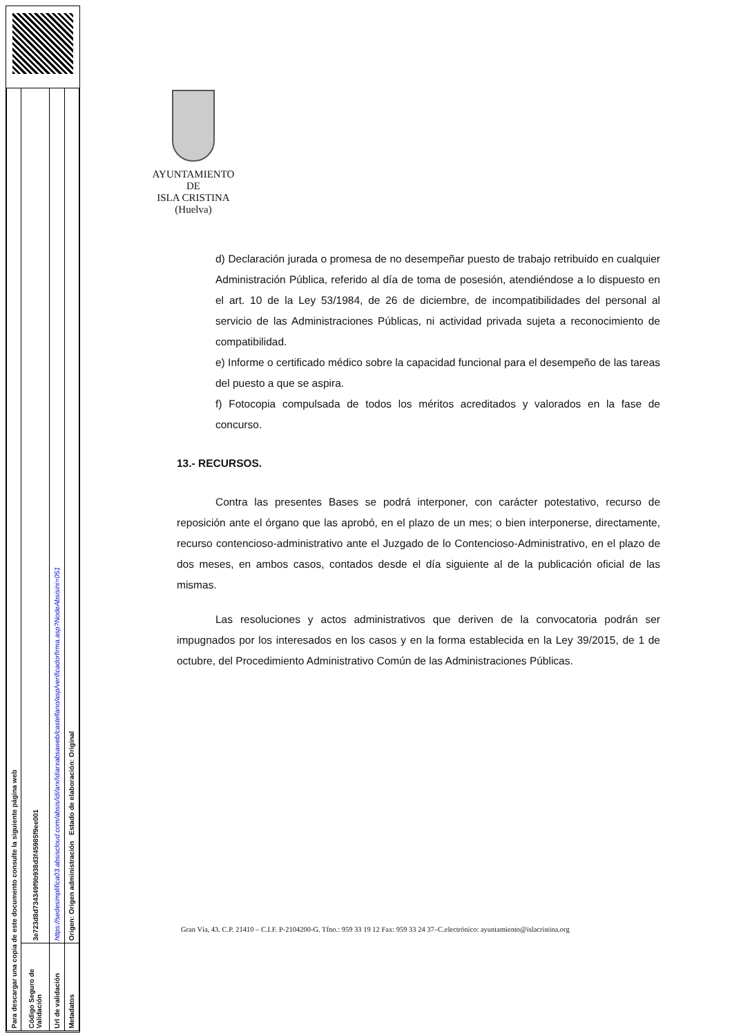| Para descargar una copia de este documento consulte la siguiente página web | |
| Código Seguro de Validación | 3e723d8d734349f9b938d3f45985f9ee001 |
| Url de validación | https://sedesimplifica03.absiscloud.com/absis/idi/arx/idiarxabsaweb/castellano/asp/verificadorfirma.asp?NodeAbsisini=051 |
| Metadatos | Origen: Origen administración Estado de elaboración: Original |
AYUNTAMIENTO
DE
ISLA CRISTINA
(Huelva)
d) Declaración jurada o promesa de no desempeñar puesto de trabajo retribuido en cualquier Administración Pública, referido al día de toma de posesión, atendiéndose a lo dispuesto en el art. 10 de la Ley 53/1984, de 26 de diciembre, de incompatibilidades del personal al servicio de las Administraciones Públicas, ni actividad privada sujeta a reconocimiento de compatibilidad.
e) Informe o certificado médico sobre la capacidad funcional para el desempeño de las tareas del puesto a que se aspira.
f) Fotocopia compulsada de todos los méritos acreditados y valorados en la fase de concurso.
13.- RECURSOS.
Contra las presentes Bases se podrá interponer, con carácter potestativo, recurso de reposición ante el órgano que las aprobó, en el plazo de un mes; o bien interponerse, directamente, recurso contencioso-administrativo ante el Juzgado de lo Contencioso-Administrativo, en el plazo de dos meses, en ambos casos, contados desde el día siguiente al de la publicación oficial de las mismas.
Las resoluciones y actos administrativos que deriven de la convocatoria podrán ser impugnados por los interesados en los casos y en la forma establecida en la Ley 39/2015, de 1 de octubre, del Procedimiento Administrativo Común de las Administraciones Públicas.
Gran Vía, 43. C.P. 21410 – C.I.F. P-2104200-G. Tfno.: 959 33 19 12 Fax: 959 33 24 37–C.electrónico: ayuntamiento@islacristina.org